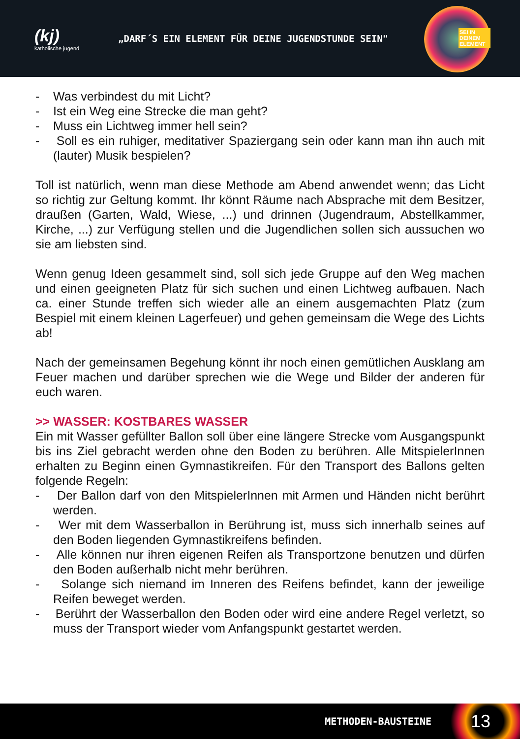(kj)
katholische jugend
„DARF´S EIN ELEMENT FÜR DEINE JUGENDSTUNDE SEIN"
SEI IN DEINEM ELEMENT
- Was verbindest du mit Licht?
- Ist ein Weg eine Strecke die man geht?
- Muss ein Lichtweg immer hell sein?
- Soll es ein ruhiger, meditativer Spaziergang sein oder kann man ihn auch mit (lauter) Musik bespielen?
Toll ist natürlich, wenn man diese Methode am Abend anwendet wenn; das Licht so richtig zur Geltung kommt. Ihr könnt Räume nach Absprache mit dem Besitzer, draußen (Garten, Wald, Wiese, ...) und drinnen (Jugendraum, Abstellkammer, Kirche, ...) zur Verfügung stellen und die Jugendlichen sollen sich aussuchen wo sie am liebsten sind.
Wenn genug Ideen gesammelt sind, soll sich jede Gruppe auf den Weg machen und einen geeigneten Platz für sich suchen und einen Lichtweg aufbauen. Nach ca. einer Stunde treffen sich wieder alle an einem ausgemachten Platz (zum Bespiel mit einem kleinen Lagerfeuer) und gehen gemeinsam die Wege des Lichts ab!
Nach der gemeinsamen Begehung könnt ihr noch einen gemütlichen Ausklang am Feuer machen und darüber sprechen wie die Wege und Bilder der anderen für euch waren.
>> WASSER: KOSTBARES WASSER
Ein mit Wasser gefüllter Ballon soll über eine längere Strecke vom Ausgangspunkt bis ins Ziel gebracht werden ohne den Boden zu berühren. Alle MitspielerInnen erhalten zu Beginn einen Gymnastikreifen. Für den Transport des Ballons gelten folgende Regeln:
- Der Ballon darf von den MitspielerInnen mit Armen und Händen nicht berührt werden.
- Wer mit dem Wasserballon in Berührung ist, muss sich innerhalb seines auf den Boden liegenden Gymnastikreifens befinden.
- Alle können nur ihren eigenen Reifen als Transportzone benutzen und dürfen den Boden außerhalb nicht mehr berühren.
- Solange sich niemand im Inneren des Reifens befindet, kann der jeweilige Reifen beweget werden.
- Berührt der Wasserballon den Boden oder wird eine andere Regel verletzt, so muss der Transport wieder vom Anfangspunkt gestartet werden.
METHODEN-BAUSTEINE 13